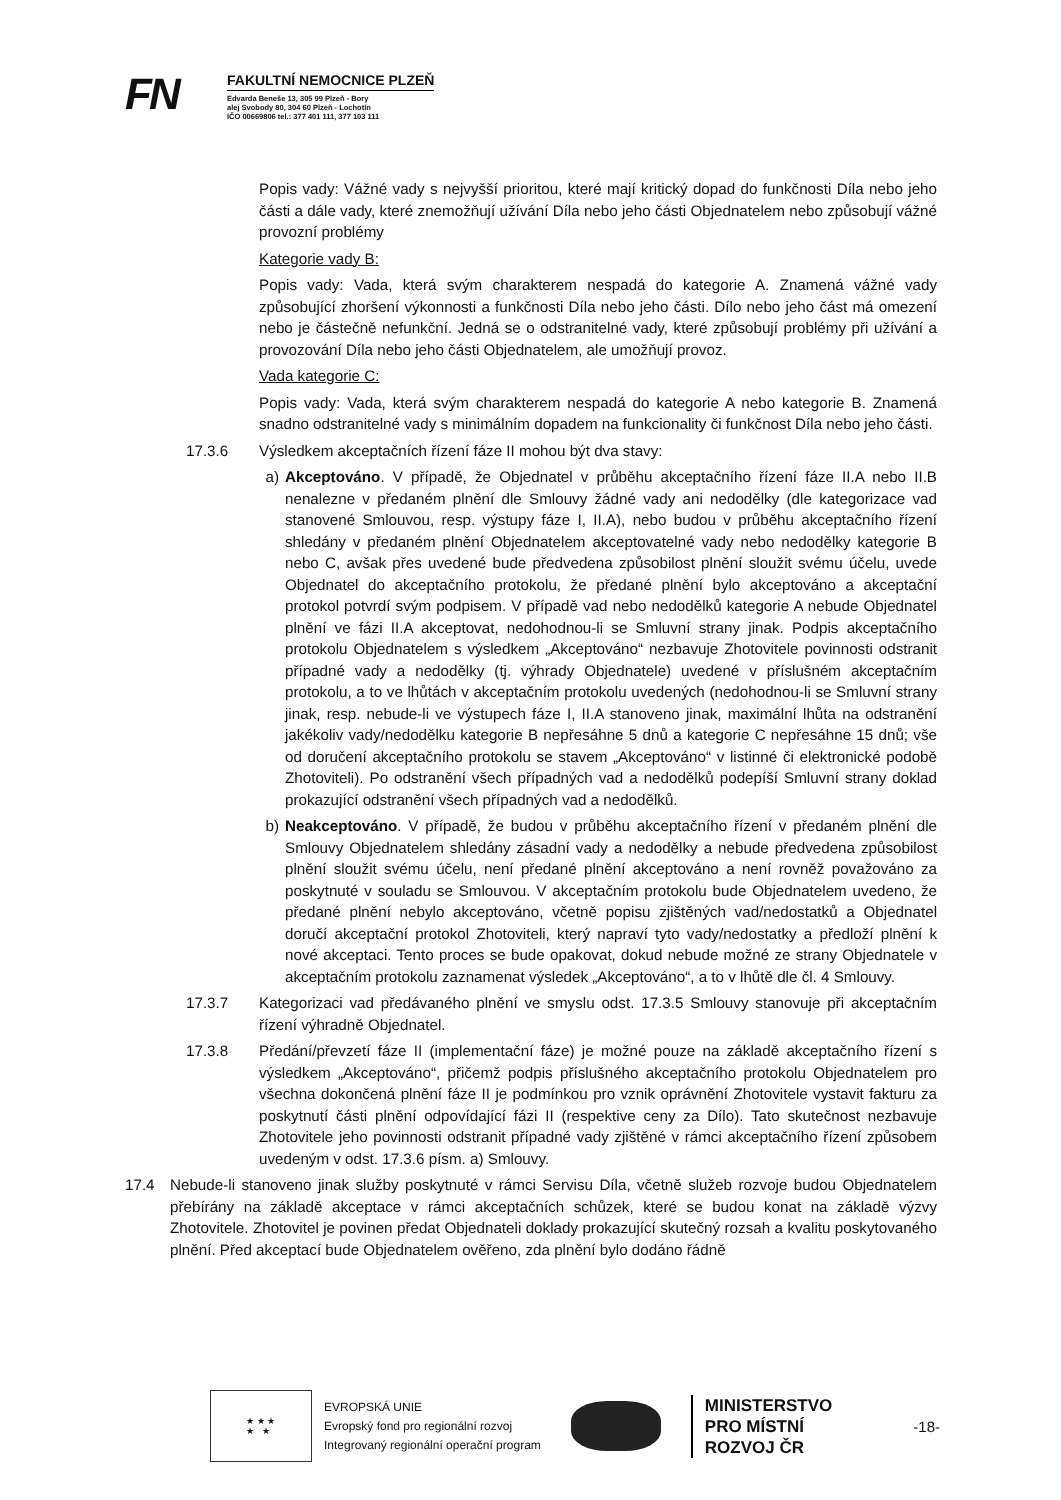FN
FAKULTNÍ NEMOCNICE PLZEŇ
Edvarda Beneše 13, 305 99 Plzeň - Bory
alej Svobody 80, 304 60 Plzeň - Lochotín
IČO 00669806 tel.: 377 401 111, 377 103 111
Popis vady: Vážné vady s nejvyšší prioritou, které mají kritický dopad do funkčnosti Díla nebo jeho části a dále vady, které znemožňují užívání Díla nebo jeho části Objednatelem nebo způsobují vážné provozní problémy
Kategorie vady B:
Popis vady: Vada, která svým charakterem nespadá do kategorie A. Znamená vážné vady způsobující zhoršení výkonnosti a funkčnosti Díla nebo jeho části. Dílo nebo jeho část má omezení nebo je částečně nefunkční. Jedná se o odstranitelné vady, které způsobují problémy při užívání a provozování Díla nebo jeho části Objednatelem, ale umožňují provoz.
Vada kategorie C:
Popis vady: Vada, která svým charakterem nespadá do kategorie A nebo kategorie B. Znamená snadno odstranitelné vady s minimálním dopadem na funkcionality či funkčnost Díla nebo jeho části.
17.3.6 Výsledkem akceptačních řízení fáze II mohou být dva stavy:
a) Akceptováno. V případě, že Objednatel v průběhu akceptačního řízení fáze II.A nebo II.B nenalezne v předaném plnění dle Smlouvy žádné vady ani nedodělky (dle kategorizace vad stanovené Smlouvou, resp. výstupy fáze I, II.A), nebo budou v průběhu akceptačního řízení shledány v předaném plnění Objednatelem akceptovatelné vady nebo nedodělky kategorie B nebo C, avšak přes uvedené bude předvedena způsobilost plnění sloužit svému účelu, uvede Objednatel do akceptačního protokolu, že předané plnění bylo akceptováno a akceptační protokol potvrdí svým podpisem. V případě vad nebo nedodělků kategorie A nebude Objednatel plnění ve fázi II.A akceptovat, nedohodnou-li se Smluvní strany jinak. Podpis akceptačního protokolu Objednatelem s výsledkem „Akceptováno“ nezbavuje Zhotovitele povinnosti odstranit případné vady a nedodělky (tj. výhrady Objednatele) uvedené v příslušném akceptačním protokolu, a to ve lhůtách v akceptačním protokolu uvedených (nedohodnou-li se Smluvní strany jinak, resp. nebude-li ve výstupech fáze I, II.A stanoveno jinak, maximální lhůta na odstranění jakékoliv vady/nedodělku kategorie B nepřesáhne 5 dnů a kategorie C nepřesáhne 15 dnů; vše od doručení akceptačního protokolu se stavem „Akceptováno“ v listinné či elektronické podobě Zhotoviteli). Po odstranění všech případných vad a nedodělků podepíší Smluvní strany doklad prokazující odstranění všech případných vad a nedodělků.
b) Neakceptováno. V případě, že budou v průběhu akceptačního řízení v předaném plnění dle Smlouvy Objednatelem shledány zásadní vady a nedodělky a nebude předvedena způsobilost plnění sloužit svému účelu, není předané plnění akceptováno a není rovněž považováno za poskytnuté v souladu se Smlouvou. V akceptačním protokolu bude Objednatelem uvedeno, že předané plnění nebylo akceptováno, včetně popisu zjištěných vad/nedostatků a Objednatel doručí akceptační protokol Zhotoviteli, který napraví tyto vady/nedostatky a předloží plnění k nové akceptaci. Tento proces se bude opakovat, dokud nebude možné ze strany Objednatele v akceptačním protokolu zaznamenat výsledek „Akceptováno“, a to v lhůtě dle čl. 4 Smlouvy.
17.3.7 Kategorizaci vad předávaného plnění ve smyslu odst. 17.3.5 Smlouvy stanovuje při akceptačním řízení výhradně Objednatel.
17.3.8 Předání/převzetí fáze II (implementační fáze) je možné pouze na základě akceptačního řízení s výsledkem „Akceptováno“, přičemž podpis příslušného akceptačního protokolu Objednatelem pro všechna dokončená plnění fáze II je podmínkou pro vznik oprávnění Zhotovitele vystavit fakturu za poskytnutí části plnění odpovídající fázi II (respektive ceny za Dílo). Tato skutečnost nezbavuje Zhotovitele jeho povinnosti odstranit případné vady zjištěné v rámci akceptačního řízení způsobem uvedeným v odst. 17.3.6 písm. a) Smlouvy.
17.4 Nebude-li stanoveno jinak služby poskytnuté v rámci Servisu Díla, včetně služeb rozvoje budou Objednatelem přebírány na základě akceptace v rámci akceptačních schůzek, které se budou konat na základě výzvy Zhotovitele. Zhotovitel je povinen předat Objednateli doklady prokazující skutečný rozsah a kvalitu poskytovaného plnění. Před akceptací bude Objednatelem ověřeno, zda plnění bylo dodáno řádně
★ ★ ★
★ ★
EVROPSKÁ UNIE
Evropský fond pro regionální rozvoj
Integrovaný regionální operační program
MINISTERSTVO
PRO MÍSTNÍ
ROZVOJ ČR
-18-